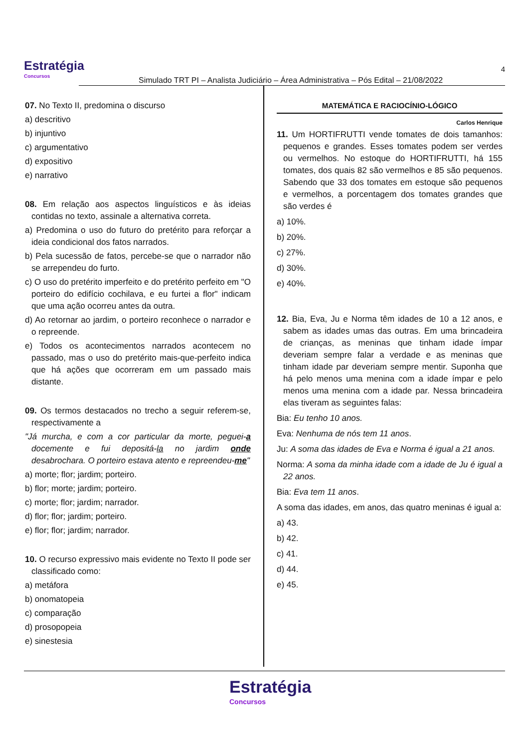Estratégia
Concursos
Simulado TRT PI – Analista Judiciário – Área Administrativa – Pós Edital – 21/08/2022
4
07. No Texto II, predomina o discurso
a) descritivo
b) injuntivo
c) argumentativo
d) expositivo
e) narrativo
08. Em relação aos aspectos linguísticos e às ideias contidas no texto, assinale a alternativa correta.
a) Predomina o uso do futuro do pretérito para reforçar a ideia condicional dos fatos narrados.
b) Pela sucessão de fatos, percebe-se que o narrador não se arrependeu do furto.
c) O uso do pretérito imperfeito e do pretérito perfeito em "O porteiro do edifício cochilava, e eu furtei a flor" indicam que uma ação ocorreu antes da outra.
d) Ao retornar ao jardim, o porteiro reconhece o narrador e o repreende.
e) Todos os acontecimentos narrados acontecem no passado, mas o uso do pretérito mais-que-perfeito indica que há ações que ocorreram em um passado mais distante.
09. Os termos destacados no trecho a seguir referem-se, respectivamente a
"Já murcha, e com a cor particular da morte, peguei-a docemente e fui depositá-la no jardim onde desabrochara. O porteiro estava atento e repreendeu-me"
a) morte; flor; jardim; porteiro.
b) flor; morte; jardim; porteiro.
c) morte; flor; jardim; narrador.
d) flor; flor; jardim; porteiro.
e) flor; flor; jardim; narrador.
10. O recurso expressivo mais evidente no Texto II pode ser classificado como:
a) metáfora
b) onomatopeia
c) comparação
d) prosopopeia
e) sinestesia
MATEMÁTICA E RACIOCÍNIO-LÓGICO
Carlos Henrique
11. Um HORTIFRUTTI vende tomates de dois tamanhos: pequenos e grandes. Esses tomates podem ser verdes ou vermelhos. No estoque do HORTIFRUTTI, há 155 tomates, dos quais 82 são vermelhos e 85 são pequenos. Sabendo que 33 dos tomates em estoque são pequenos e vermelhos, a porcentagem dos tomates grandes que são verdes é
a) 10%.
b) 20%.
c) 27%.
d) 30%.
e) 40%.
12. Bia, Eva, Ju e Norma têm idades de 10 a 12 anos, e sabem as idades umas das outras. Em uma brincadeira de crianças, as meninas que tinham idade ímpar deveriam sempre falar a verdade e as meninas que tinham idade par deveriam sempre mentir. Suponha que há pelo menos uma menina com a idade ímpar e pelo menos uma menina com a idade par. Nessa brincadeira elas tiveram as seguintes falas:
Bia: Eu tenho 10 anos.
Eva: Nenhuma de nós tem 11 anos.
Ju: A soma das idades de Eva e Norma é igual a 21 anos.
Norma: A soma da minha idade com a idade de Ju é igual a 22 anos.
Bia: Eva tem 11 anos.
A soma das idades, em anos, das quatro meninas é igual a:
a) 43.
b) 42.
c) 41.
d) 44.
e) 45.
Estratégia
Concursos